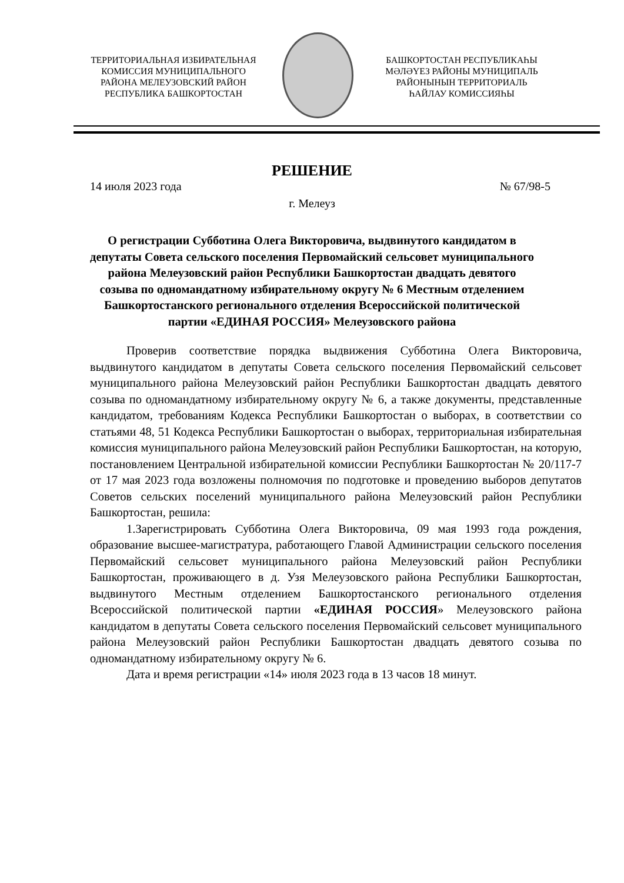ТЕРРИТОРИАЛЬНАЯ ИЗБИРАТЕЛЬНАЯ
КОМИССИЯ МУНИЦИПАЛЬНОГО
РАЙОНА МЕЛЕУЗОВСКИЙ РАЙОН
РЕСПУБЛИКА БАШКОРТОСТАН
БАШКОРТОСТАН РЕСПУБЛИКАҺЫ
МӘЛӘҮЕЗ РАЙОНЫ МУНИЦИПАЛЬ
РАЙОНЫНЫН ТЕРРИТОРИАЛЬ
ҺАЙЛАУ КОМИССИЯҺЫ
РЕШЕНИЕ
14 июля 2023 года № 67/98-5
г. Мелеуз
О регистрации Субботина Олега Викторовича, выдвинутого кандидатом в депутаты Совета сельского поселения Первомайский сельсовет муниципального района Мелеузовский район Республики Башкортостан двадцать девятого созыва по одномандатному избирательному округу № 6 Местным отделением Башкортостанского регионального отделения Всероссийской политической партии «ЕДИНАЯ РОССИЯ» Мелеузовского района
Проверив соответствие порядка выдвижения Субботина Олега Викторовича, выдвинутого кандидатом в депутаты Совета сельского поселения Первомайский сельсовет муниципального района Мелеузовский район Республики Башкортостан двадцать девятого созыва по одномандатному избирательному округу № 6, а также документы, представленные кандидатом, требованиям Кодекса Республики Башкортостан о выборах, в соответствии со статьями 48, 51 Кодекса Республики Башкортостан о выборах, территориальная избирательная комиссия муниципального района Мелеузовский район Республики Башкортостан, на которую, постановлением Центральной избирательной комиссии Республики Башкортостан № 20/117-7 от 17 мая 2023 года возложены полномочия по подготовке и проведению выборов депутатов Советов сельских поселений муниципального района Мелеузовский район Республики Башкортостан, решила:
1.Зарегистрировать Субботина Олега Викторовича, 09 мая 1993 года рождения, образование высшее-магистратура, работающего Главой Администрации сельского поселения Первомайский сельсовет муниципального района Мелеузовский район Республики Башкортостан, проживающего в д. Узя Мелеузовского района Республики Башкортостан, выдвинутого Местным отделением Башкортостанского регионального отделения Всероссийской политической партии «ЕДИНАЯ РОССИЯ» Мелеузовского района кандидатом в депутаты Совета сельского поселения Первомайский сельсовет муниципального района Мелеузовский район Республики Башкортостан двадцать девятого созыва по одномандатному избирательному округу № 6.
Дата и время регистрации «14» июля 2023 года в 13 часов 18 минут.